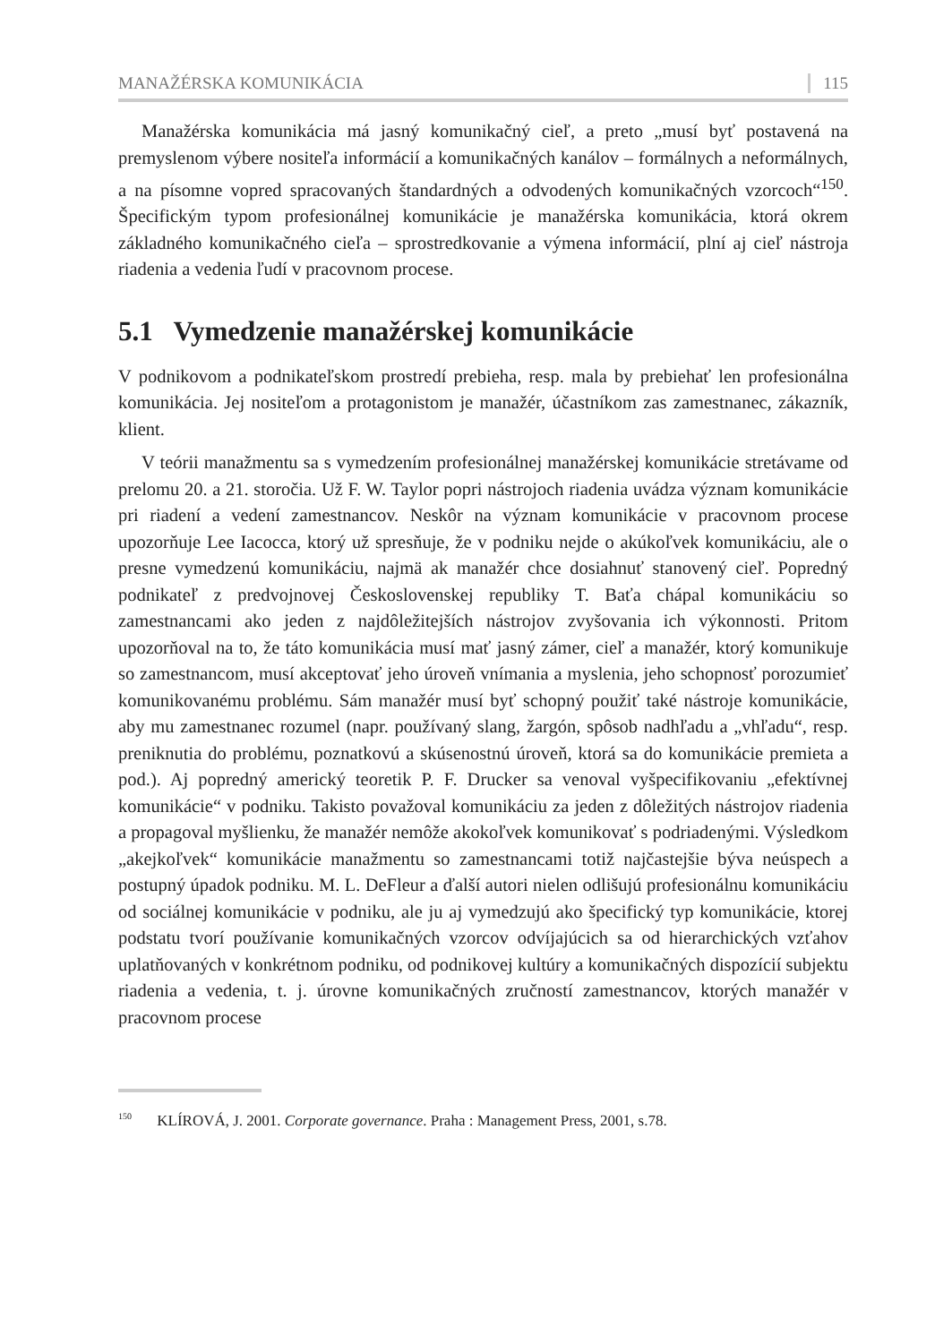MANAŽÉRSKA KOMUNIKÁCIA 115
Manažérska komunikácia má jasný komunikačný cieľ, a preto „musí byť postavená na premyslenom výbere nositeľa informácií a komunikačných kanálov – formálnych a neformálnych, a na písomne vopred spracovaných štandardných a odvodených komunikačných vzorcoch“<sup>150</sup>. Špecifickým typom profesionálnej komunikácie je manažérska komunikácia, ktorá okrem základného komunikačného cieľa – sprostredkovanie a výmena informácií, plní aj cieľ nástroja riadenia a vedenia ľudí v pracovnom procese.
5.1 Vymedzenie manažérskej komunikácie
V podnikovom a podnikateľskom prostredí prebieha, resp. mala by prebiehať len profesionálna komunikácia. Jej nositeľom a protagonistom je manažér, účastníkom zas zamestnanec, zákazník, klient.
V teórii manažmentu sa s vymedzením profesionálnej manažérskej komunikácie stretávame od prelomu 20. a 21. storočia. Už F. W. Taylor popri nástrojoch riadenia uvádza význam komunikácie pri riadení a vedení zamestnancov. Neskôr na význam komunikácie v pracovnom procese upozorňuje Lee Iacocca, ktorý už spresňuje, že v podniku nejde o akúkoľvek komunikáciu, ale o presne vymedzenú komunikáciu, najmä ak manažér chce dosiahnuť stanovený cieľ. Popredný podnikateľ z predvojnovej Československej republiky T. Baťa chápal komunikáciu so zamestnancami ako jeden z najdôležitejších nástrojov zvyšovania ich výkonnosti. Pritom upozorňoval na to, že táto komunikácia musí mať jasný zámer, cieľ a manažér, ktorý komunikuje so zamestnancom, musí akceptovať jeho úroveň vnímania a myslenia, jeho schopnosť porozumieť komunikovanému problému. Sám manažér musí byť schopný použiť také nástroje komunikácie, aby mu zamestnanec rozumel (napr. používaný slang, žargón, spôsob nadhľadu a „vhľadu“, resp. preniknutia do problému, poznatkovú a skúsenostnú úroveň, ktorá sa do komunikácie premieta a pod.). Aj popredný americký teoretik P. F. Drucker sa venoval vyšpecifikovaniu „efektívnej komunikácie“ v podniku. Takisto považoval komunikáciu za jeden z dôležitých nástrojov riadenia a propagoval myšlienku, že manažér nemôže akokoľvek komunikovať s podriadenými. Výsledkom „akejkoľvek“ komunikácie manažmentu so zamestnancami totiž najčastejšie býva neúspech a postupný úpadok podniku. M. L. DeFleur a ďalší autori nielen odlišujú profesionálnu komunikáciu od sociálnej komunikácie v podniku, ale ju aj vymedzujú ako špecifický typ komunikácie, ktorej podstatu tvorí používanie komunikačných vzorcov odvíjajúcich sa od hierarchických vzťahov uplatňovaných v konkrétnom podniku, od podnikovej kultúry a komunikačných dispozícií subjektu riadenia a vedenia, t. j. úrovne komunikačných zručností zamestnancov, ktorých manažér v pracovnom procese
<sup>150</sup> KLÍROVÁ, J. 2001. Corporate governance. Praha : Management Press, 2001, s.78.